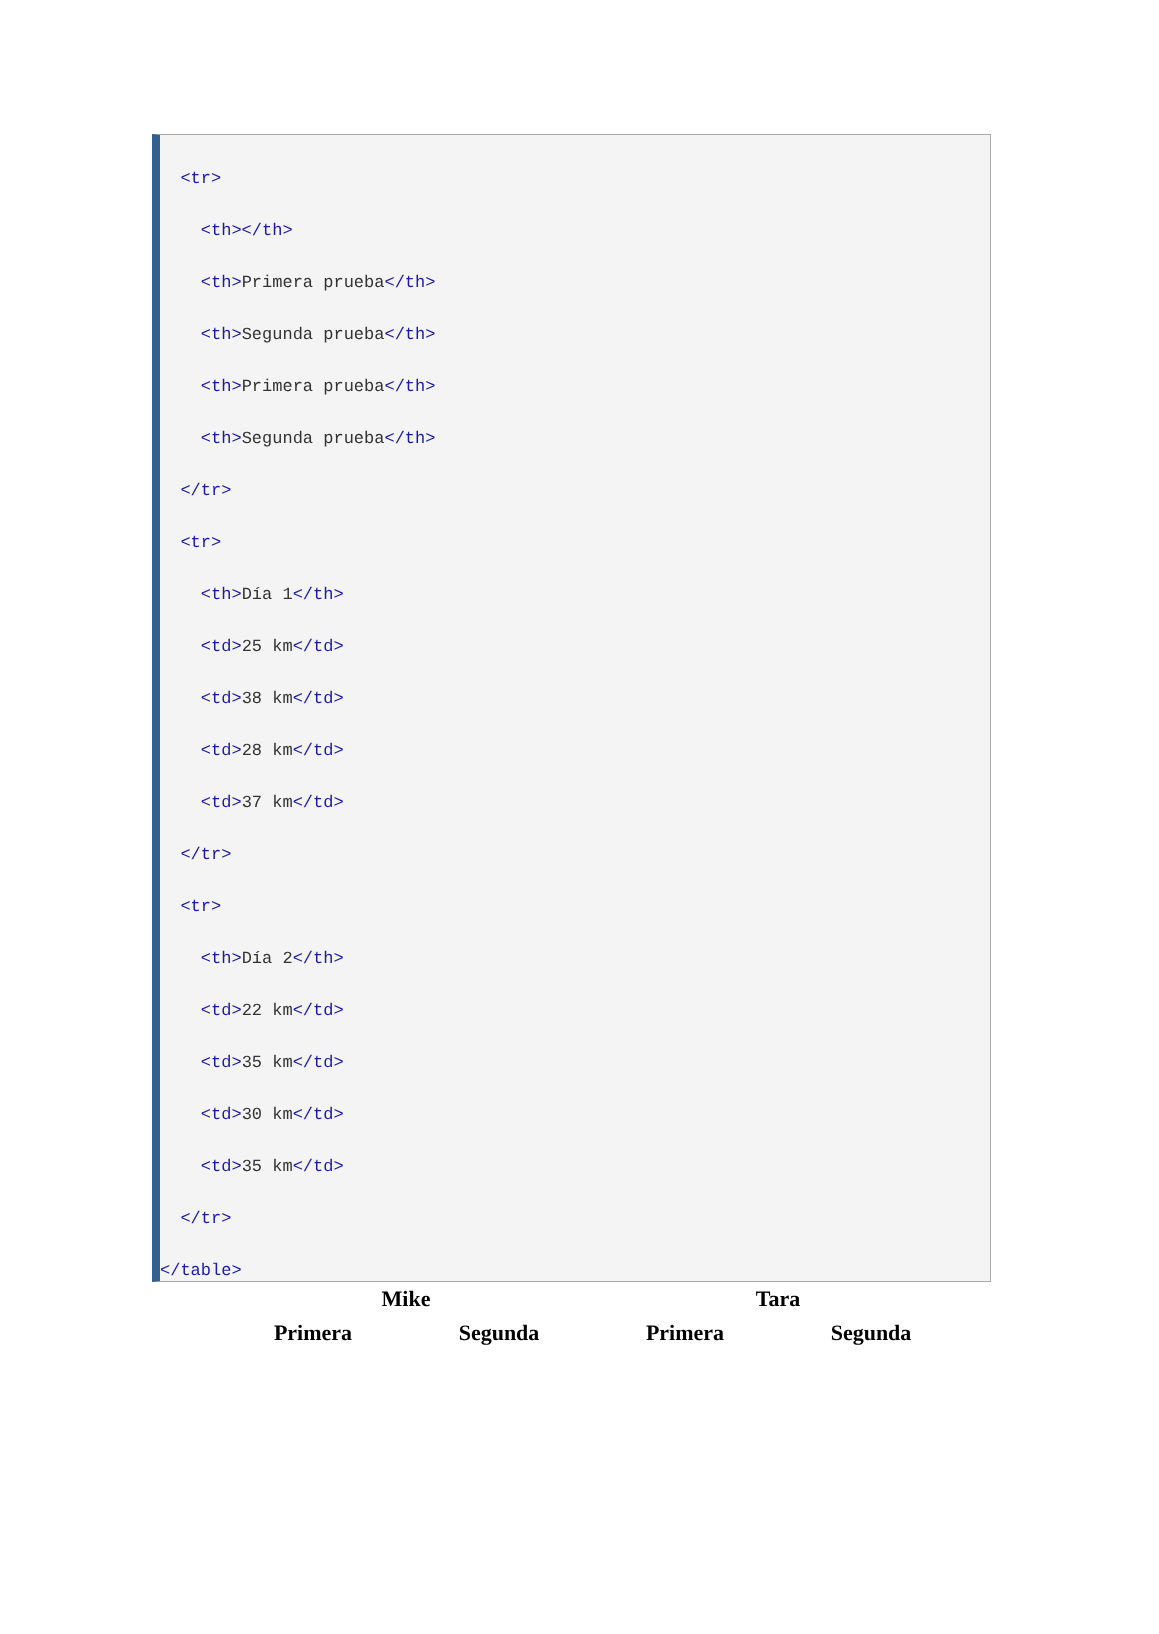<tr>
<th></th>
<th>Primera prueba</th>
<th>Segunda prueba</th>
<th>Primera prueba</th>
<th>Segunda prueba</th>
</tr>
<tr>
<th>Día 1</th>
<td>25 km</td>
<td>38 km</td>
<td>28 km</td>
<td>37 km</td>
</tr>
<tr>
<th>Día 2</th>
<td>22 km</td>
<td>35 km</td>
<td>30 km</td>
<td>35 km</td>
</tr>
</table>
| Mike | | Tara | |
| --- | --- | --- | --- |
| Primera | Segunda | Primera | Segunda |